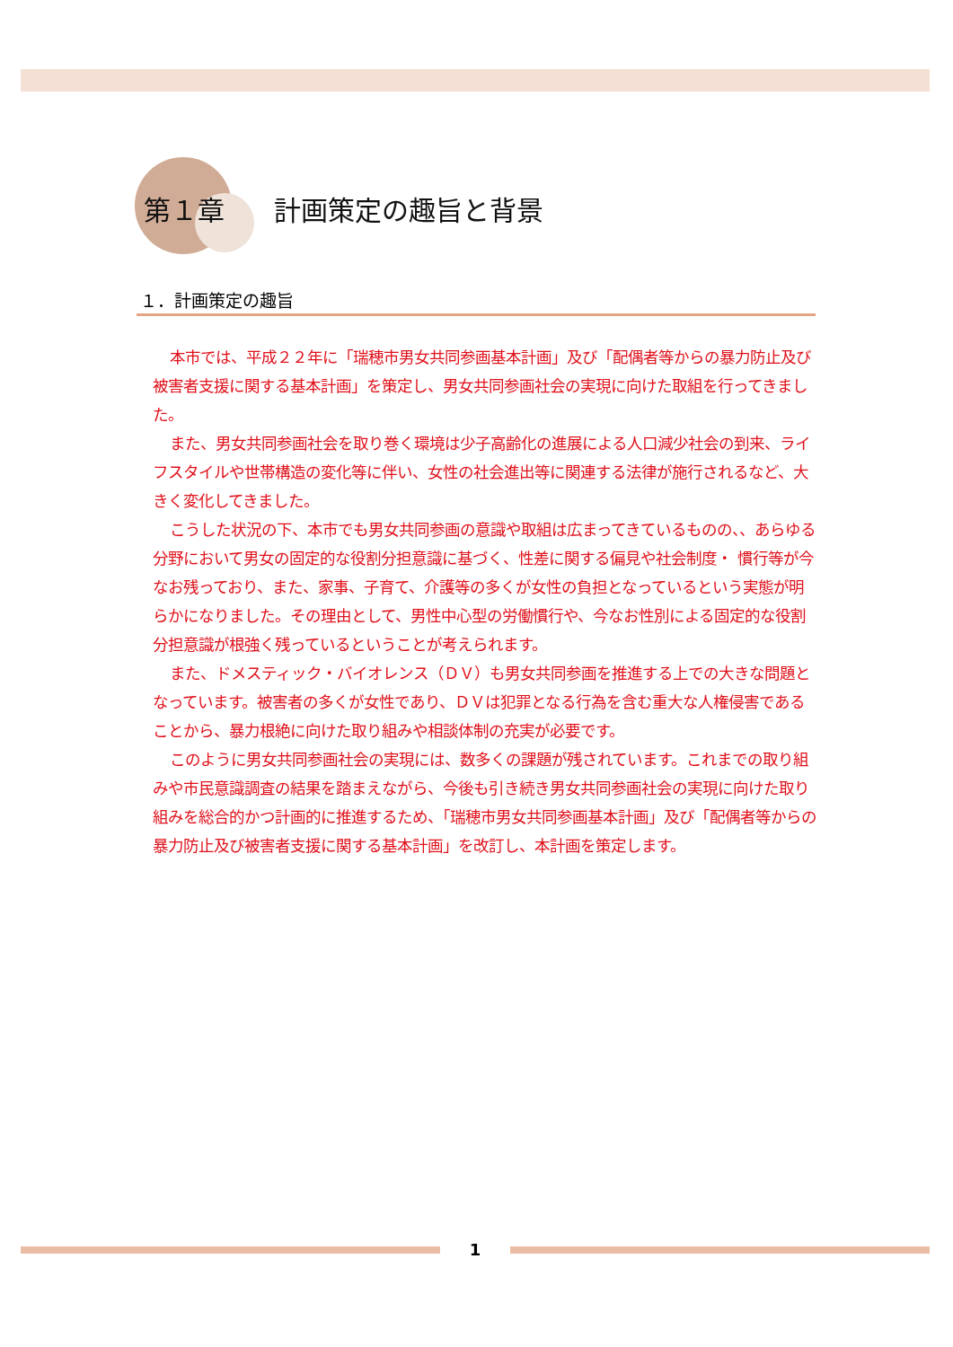第１章 計画策定の趣旨と背景
１．計画策定の趣旨
本市では、平成２２年に「瑞穂市男女共同参画基本計画」及び「配偶者等からの暴力防止及び被害者支援に関する基本計画」を策定し、男女共同参画社会の実現に向けた取組を行ってきました。
また、男女共同参画社会を取り巻く環境は少子高齢化の進展による人口減少社会の到来、ライフスタイルや世帯構造の変化等に伴い、女性の社会進出等に関連する法律が施行されるなど、大きく変化してきました。
こうした状況の下、本市でも男女共同参画の意識や取組は広まってきているものの、、あらゆる分野において男女の固定的な役割分担意識に基づく、性差に関する偏見や社会制度・ 慣行等が今なお残っており、また、家事、子育て、介護等の多くが女性の負担となっているという実態が明らかになりました。その理由として、男性中心型の労働慣行や、今なお性別による固定的な役割分担意識が根強く残っているということが考えられます。
また、ドメスティック・バイオレンス（ＤＶ）も男女共同参画を推進する上での大きな問題となっています。被害者の多くが女性であり、ＤＶは犯罪となる行為を含む重大な人権侵害であることから、暴力根絶に向けた取り組みや相談体制の充実が必要です。
このように男女共同参画社会の実現には、数多くの課題が残されています。これまでの取り組みや市民意識調査の結果を踏まえながら、今後も引き続き男女共同参画社会の実現に向けた取り組みを総合的かつ計画的に推進するため、「瑞穂市男女共同参画基本計画」及び「配偶者等からの暴力防止及び被害者支援に関する基本計画」を改訂し、本計画を策定します。
1